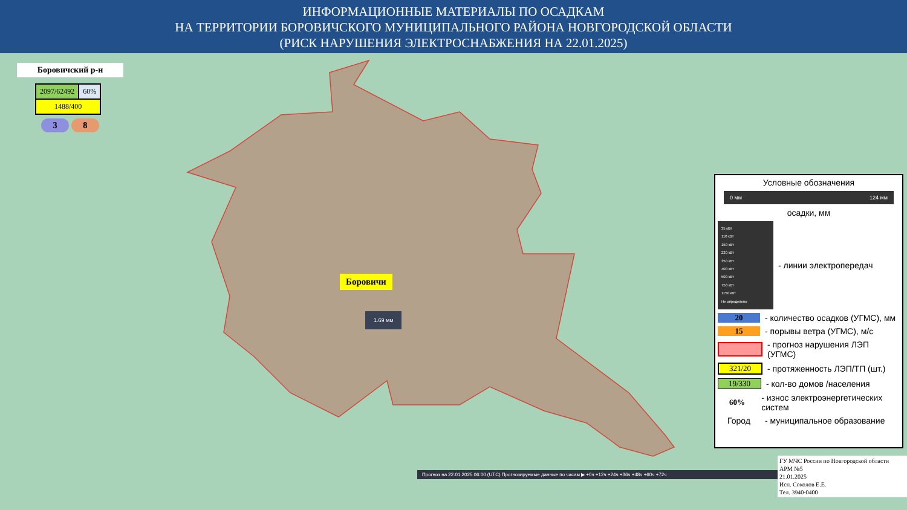ИНФОРМАЦИОННЫЕ МАТЕРИАЛЫ ПО ОСАДКАМ
НА ТЕРРИТОРИИ БОРОВИЧСКОГО МУНИЦИПАЛЬНОГО РАЙОНА НОВГОРОДСКОЙ ОБЛАСТИ
(РИСК НАРУШЕНИЯ ЭЛЕКТРОСНАБЖЕНИЯ НА 22.01.2025)
Боровичский р-н
| 2097/62492 | 60% |
| 1488/400 | |
3 8
Боровичи
1.69 мм
Условные обозначения
0 мм 124 мм
осадки, мм
35 кВт
110 кВт
150 кВт
220 кВт
350 кВт
400 кВт
500 кВт
750 кВт
1150 кВт
Не определено
- линии электропередач
20 - количество осадков (УГМС), мм
15 - порывы ветра (УГМС), м/с
- прогноз нарушения ЛЭП (УГМС)
321/20 - протяженность ЛЭП/ТП (шт.)
19/330 - кол-во домов /населения
60% - износ электроэнергетических систем
Город - муниципальное образование
Прогноз на 22.01.2025 06:00 (UTC) Прогнозируемые данные по часам ▶ +0ч +12ч +24ч +36ч +48ч +60ч +72ч
ГУ МЧС России по Новгородской области
АРМ №5
21.01.2025
Исп. Соколов Е.Е.
Тел. 3940-0400